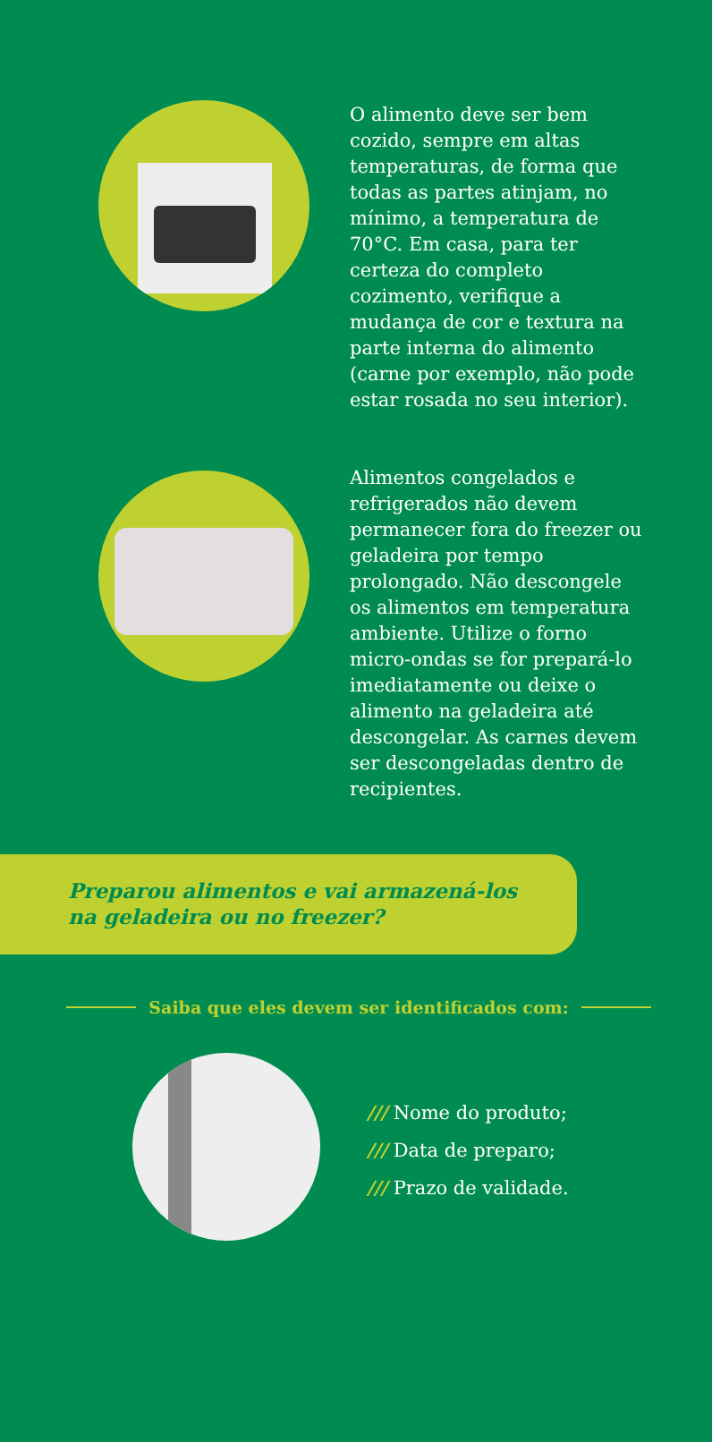O alimento deve ser bem cozido, sempre em altas temperaturas, de forma que todas as partes atinjam, no mínimo, a temperatura de 70°C. Em casa, para ter certeza do completo cozimento, verifique a mudança de cor e textura na parte interna do alimento (carne por exemplo, não pode estar rosada no seu interior).
Alimentos congelados e refrigerados não devem permanecer fora do freezer ou geladeira por tempo prolongado. Não descongele os alimentos em temperatura ambiente. Utilize o forno micro-ondas se for prepará-lo imediatamente ou deixe o alimento na geladeira até descongelar. As carnes devem ser descongeladas dentro de recipientes.
Preparou alimentos e vai armazená-los na geladeira ou no freezer?
Saiba que eles devem ser identificados com:
/// Nome do produto;
/// Data de preparo;
/// Prazo de validade.